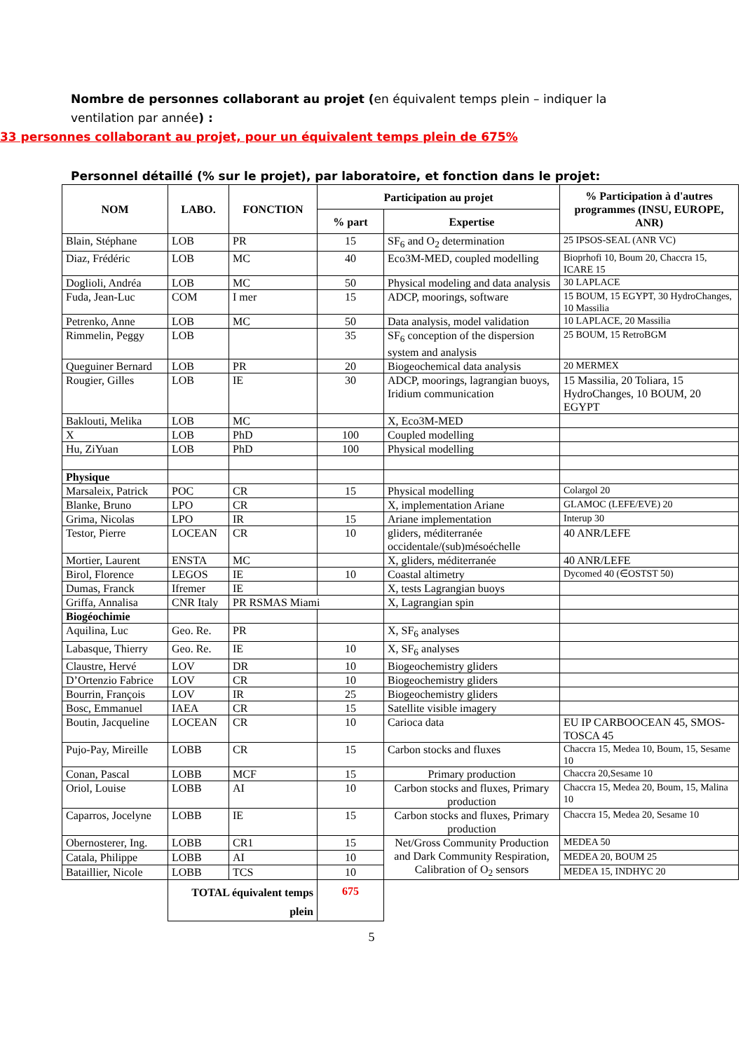Nombre de personnes collaborant au projet (en équivalent temps plein – indiquer la ventilation par année) :
33 personnes collaborant au projet, pour un équivalent temps plein de 675%
Personnel détaillé (% sur le projet), par laboratoire, et fonction dans le projet:
| NOM | LABO. | FONCTION | Participation au projet | | % Participation à d'autres programmes (INSU, EUROPE, ANR) |
| --- | --- | --- | --- | --- | --- |
| | | | % part | Expertise | |
| Blain, Stéphane | LOB | PR | 15 | SF<sub>6</sub> and O<sub>2</sub> determination | 25 IPSOS-SEAL (ANR VC) |
| Diaz, Frédéric | LOB | MC | 40 | Eco3M-MED, coupled modelling | Bioprhofi 10, Boum 20, Chaccra 15, ICARE 15 |
| Doglioli, Andréa | LOB | MC | 50 | Physical modeling and data analysis | 30 LAPLACE |
| Fuda, Jean-Luc | COM | I mer | 15 | ADCP, moorings, software | 15 BOUM, 15 EGYPT, 30 HydroChanges, 10 Massilia |
| Petrenko, Anne | LOB | MC | 50 | Data analysis, model validation | 10 LAPLACE, 20 Massilia |
| Rimmelin, Peggy | LOB | | 35 | SF<sub>6</sub> conception of the dispersion system and analysis | 25 BOUM, 15 RetroBGM |
| Queguiner Bernard | LOB | PR | 20 | Biogeochemical data analysis | 20 MERMEX |
| Rougier, Gilles | LOB | IE | 30 | ADCP, moorings, lagrangian buoys, Iridium communication | 15 Massilia, 20 Toliara, 15 HydroChanges, 10 BOUM, 20 EGYPT |
| Baklouti, Melika | LOB | MC | | X, Eco3M-MED | |
| X | LOB | PhD | 100 | Coupled modelling | |
| Hu, ZiYuan | LOB | PhD | 100 | Physical modelling | |
| Physique | | | | | |
| Marsaleix, Patrick | POC | CR | 15 | Physical modelling | Colargol 20 |
| Blanke, Bruno | LPO | CR | | X, implementation Ariane | GLAMOC (LEFE/EVE) 20 |
| Grima, Nicolas | LPO | IR | 15 | Ariane implementation | Interup 30 |
| Testor, Pierre | LOCEAN | CR | 10 | gliders, méditerranée occidentale/(sub)mésoéchelle | 40 ANR/LEFE |
| Mortier, Laurent | ENSTA | MC | | X, gliders, méditerranée | 40 ANR/LEFE |
| Birol, Florence | LEGOS | IE | 10 | Coastal altimetry | Dycomed 40 (∈OSTST 50) |
| Dumas, Franck | Ifremer | IE | | X, tests Lagrangian buoys | |
| Griffa, Annalisa | CNR Italy | PR RSMAS Miami | | X, Lagrangian spin | |
| Biogéochimie | | | | | |
| Aquilina, Luc | Geo. Re. | PR | | X, SF<sub>6</sub> analyses | |
| Labasque, Thierry | Geo. Re. | IE | 10 | X, SF<sub>6</sub> analyses | |
| Claustre, Hervé | LOV | DR | 10 | Biogeochemistry gliders | |
| D’Ortenzio Fabrice | LOV | CR | 10 | Biogeochemistry gliders | |
| Bourrin, François | LOV | IR | 25 | Biogeochemistry gliders | |
| Bosc, Emmanuel | IAEA | CR | 15 | Satellite visible imagery | |
| Boutin, Jacqueline | LOCEAN | CR | 10 | Carioca data | EU IP CARBOOCEAN 45, SMOS-TOSCA 45 |
| Pujo-Pay, Mireille | LOBB | CR | 15 | Carbon stocks and fluxes | Chaccra 15, Medea 10, Boum, 15, Sesame 10 |
| Conan, Pascal | LOBB | MCF | 15 | Primary production | Chaccra 20,Sesame 10 |
| Oriol, Louise | LOBB | AI | 10 | Carbon stocks and fluxes, Primary production | Chaccra 15, Medea 20, Boum, 15, Malina 10 |
| Caparros, Jocelyne | LOBB | IE | 15 | Carbon stocks and fluxes, Primary production | Chaccra 15, Medea 20, Sesame 10 |
| Obernosterer, Ing. | LOBB | CR1 | 15 | Net/Gross Community Production and Dark Community Respiration, Calibration of O<sub>2</sub> sensors | MEDEA 50 |
| Catala, Philippe | LOBB | AI | 10 | | MEDEA 20, BOUM 25 |
| Bataillier, Nicole | LOBB | TCS | 10 | | MEDEA 15, INDHYC 20 |
| | TOTAL équivalent temps plein | | 675 | | |
5